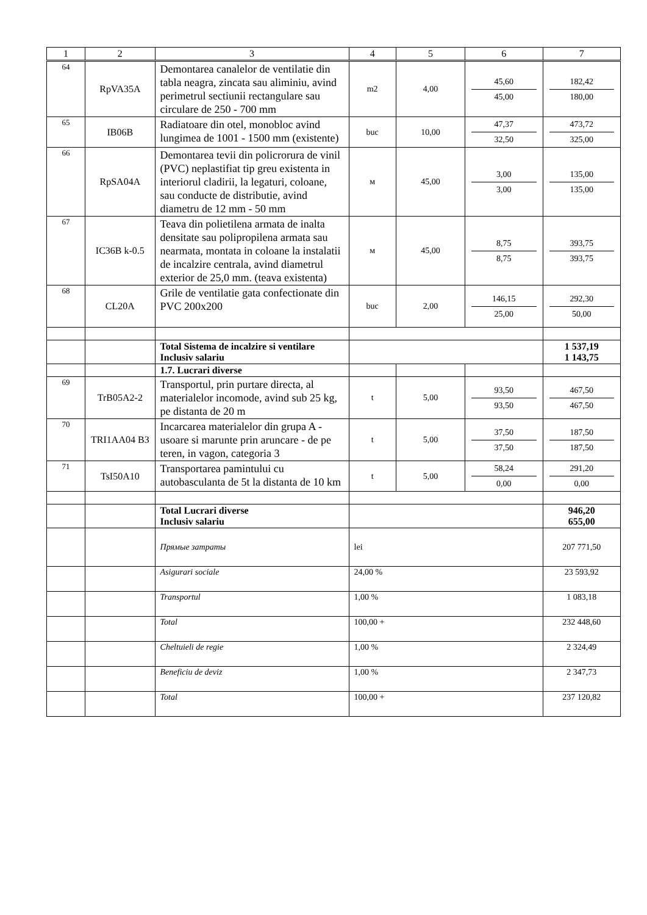| 1 | 2 | 3 | 4 | 5 | 6 | 7 |
| --- | --- | --- | --- | --- | --- | --- |
| 64 | RpVA35A | Demontarea canalelor de ventilatie din tabla neagra, zincata sau aliminiu, avind perimetrul sectiunii rectangulare sau circulare de 250 - 700 mm | m2 | 4,00 | 45,60 45,00 | 182,42 180,00 |
| 65 | IB06B | Radiatoare din otel, monobloc avind lungimea de 1001 - 1500 mm (existente) | buc | 10,00 | 47,37 32,50 | 473,72 325,00 |
| 66 | RpSA04A | Demontarea tevii din policrorura de vinil (PVC) neplastifiat tip greu existenta in interiorul cladirii, la legaturi, coloane, sau conducte de distributie, avind diametru de 12 mm - 50 mm | м | 45,00 | 3,00 3,00 | 135,00 135,00 |
| 67 | IC36B k-0.5 | Teava din polietilena armata de inalta densitate sau polipropilena armata sau nearmata, montata in coloane la instalatii de incalzire centrala, avind diametrul exterior de 25,0 mm. (teava existenta) | м | 45,00 | 8,75 8,75 | 393,75 393,75 |
| 68 | CL20A | Grile de ventilatie gata confectionate din PVC 200x200 | buc | 2,00 | 146,15 25,00 | 292,30 50,00 |
| | | Total Sistema de incalzire si ventilare Inclusiv salariu | | | | 1 537,19 1 143,75 |
| | | 1.7. Lucrari diverse | | | | |
| 69 | TrB05A2-2 | Transportul, prin purtare directa, al materialelor incomode, avind sub 25 kg, pe distanta de 20 m | t | 5,00 | 93,50 93,50 | 467,50 467,50 |
| 70 | TRI1AA04 B3 | Incarcarea materialelor din grupa A - usoare si marunte prin aruncare - de pe teren, in vagon, categoria 3 | t | 5,00 | 37,50 37,50 | 187,50 187,50 |
| 71 | TsI50A10 | Transportarea pamintului cu autobasculanta de 5t la distanta de 10 km | t | 5,00 | 58,24 0,00 | 291,20 0,00 |
| | | Total Lucrari diverse Inclusiv salariu | | | | 946,20 655,00 |
| | | Прямые затраты | lei | | | 207 771,50 |
| | | Asigurari sociale | 24,00 % | | | 23 593,92 |
| | | Transportul | 1,00 % | | | 1 083,18 |
| | | Total | 100,00 + | | | 232 448,60 |
| | | Cheltuieli de regie | 1,00 % | | | 2 324,49 |
| | | Beneficiu de deviz | 1,00 % | | | 2 347,73 |
| | | Total | 100,00 + | | | 237 120,82 |